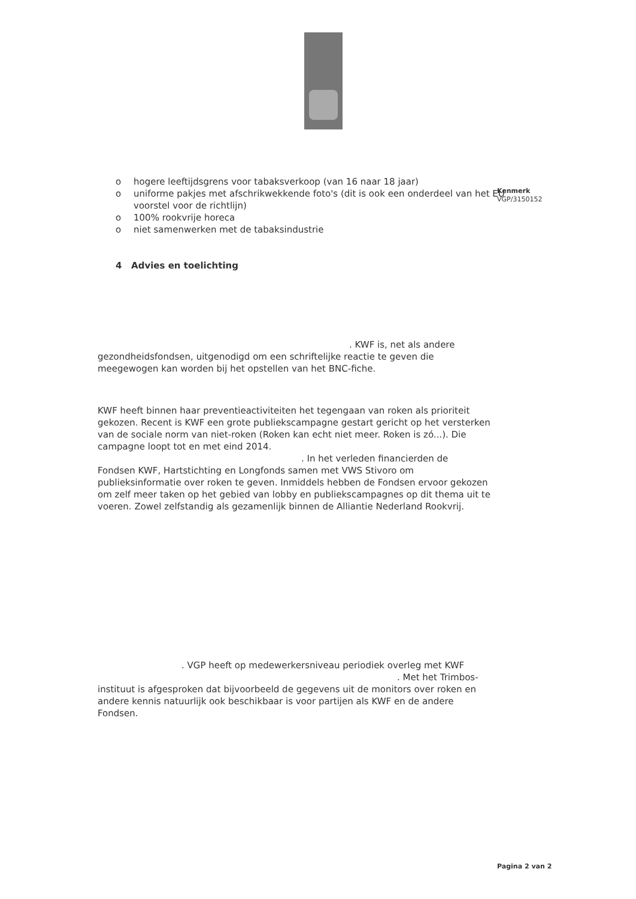Kenmerk
VGP/3150152
o hogere leeftijdsgrens voor tabaksverkoop (van 16 naar 18 jaar)
o uniforme pakjes met afschrikwekkende foto's (dit is ook een onderdeel van het EU voorstel voor de richtlijn)
o 100% rookvrije horeca
o niet samenwerken met de tabaksindustrie
4 Advies en toelichting
. KWF is, net als andere
gezondheidsfondsen, uitgenodigd om een schriftelijke reactie te geven die meegewogen kan worden bij het opstellen van het BNC-fiche.
KWF heeft binnen haar preventieactiviteiten het tegengaan van roken als prioriteit gekozen. Recent is KWF een grote publiekscampagne gestart gericht op het versterken van de sociale norm van niet-roken (Roken kan echt niet meer. Roken is zó...). Die campagne loopt tot en met eind 2014.
. In het verleden financierden de
Fondsen KWF, Hartstichting en Longfonds samen met VWS Stivoro om publieksinformatie over roken te geven. Inmiddels hebben de Fondsen ervoor gekozen om zelf meer taken op het gebied van lobby en publiekscampagnes op dit thema uit te voeren. Zowel zelfstandig als gezamenlijk binnen de Alliantie Nederland Rookvrij.
. VGP heeft op medewerkersniveau periodiek overleg met KWF
. Met het Trimbos-
instituut is afgesproken dat bijvoorbeeld de gegevens uit de monitors over roken en andere kennis natuurlijk ook beschikbaar is voor partijen als KWF en de andere Fondsen.
Pagina 2 van 2